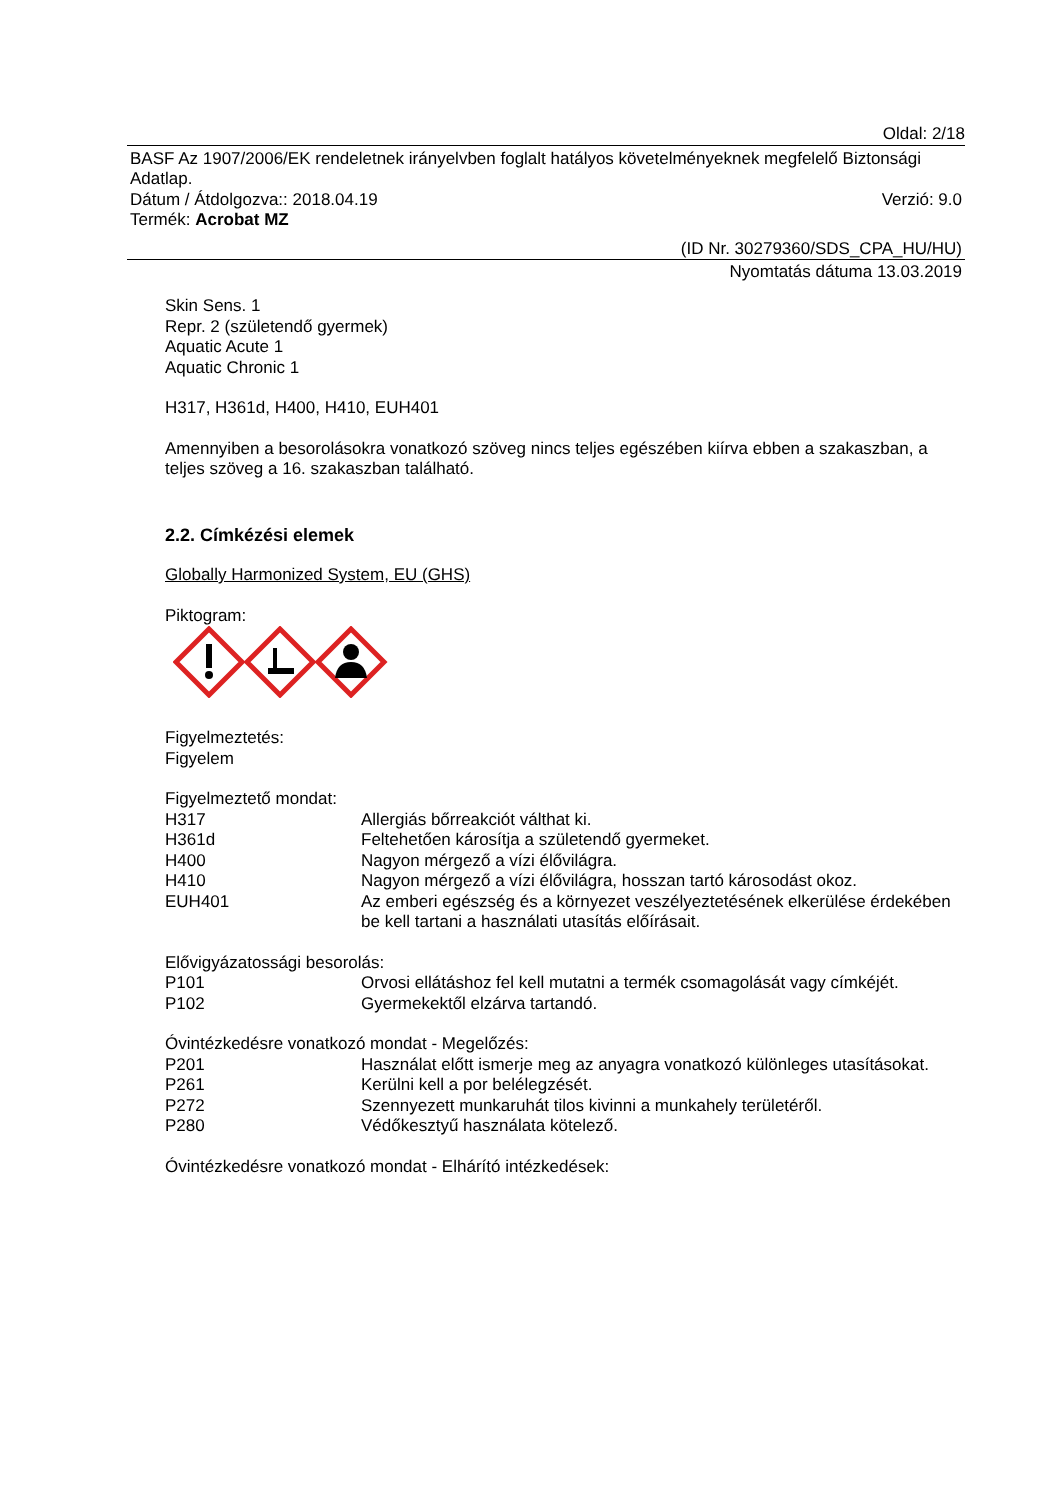Oldal: 2/18
BASF Az 1907/2006/EK rendeletnek irányelvben foglalt hatályos követelményeknek megfelelő Biztonsági Adatlap.
Dátum / Átdolgozva:: 2018.04.19 Verzió: 9.0
Termék: Acrobat MZ
(ID Nr. 30279360/SDS_CPA_HU/HU)
Nyomtatás dátuma 13.03.2019
Skin Sens. 1
Repr. 2 (születendő gyermek)
Aquatic Acute 1
Aquatic Chronic 1
H317, H361d, H400, H410, EUH401
Amennyiben a besorolásokra vonatkozó szöveg nincs teljes egészében kiírva ebben a szakaszban, a teljes szöveg a 16. szakaszban található.
2.2. Címkézési elemek
Globally Harmonized System, EU (GHS)
Piktogram:
Figyelmeztetés:
Figyelem
Figyelmeztető mondat:
H317 Allergiás bőrreakciót válthat ki.
H361d Feltehetően károsítja a születendő gyermeket.
H400 Nagyon mérgező a vízi élővilágra.
H410 Nagyon mérgező a vízi élővilágra, hosszan tartó károsodást okoz.
EUH401 Az emberi egészség és a környezet veszélyeztetésének elkerülése érdekében be kell tartani a használati utasítás előírásait.
Elővigyázatossági besorolás:
P101 Orvosi ellátáshoz fel kell mutatni a termék csomagolását vagy címkéjét.
P102 Gyermekektől elzárva tartandó.
Óvintézkedésre vonatkozó mondat - Megelőzés:
P201 Használat előtt ismerje meg az anyagra vonatkozó különleges utasításokat.
P261 Kerülni kell a por belélegzését.
P272 Szennyezett munkaruhát tilos kivinni a munkahely területéről.
P280 Védőkesztyű használata kötelező.
Óvintézkedésre vonatkozó mondat - Elhárító intézkedések: